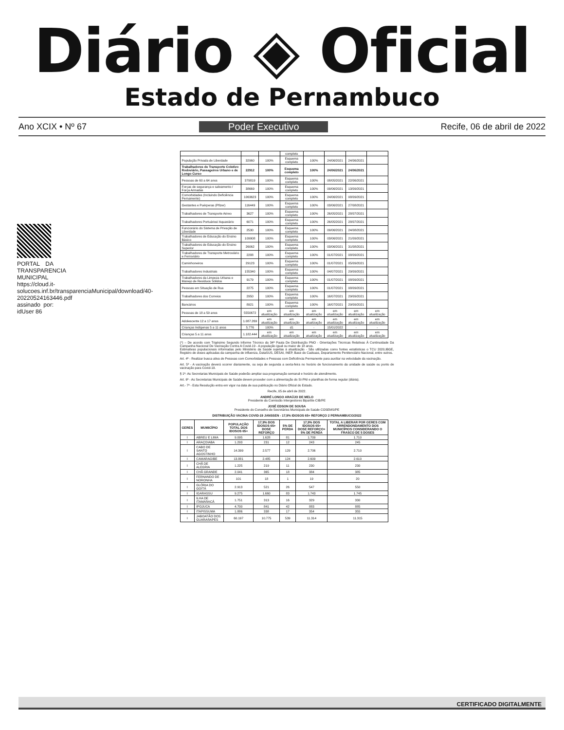Diário ◈ Oficial
Estado de Pernambuco
Ano XCIX • Nº 67 Poder Executivo Recife, 06 de abril de 2022
PORTAL DA TRANSPARENCIA MUNICIPAL https://cloud.it-solucoes.inf.br/transparenciaMunicipal/download/40-20220524163446.pdf assinado por: idUser 86
| | | | completo | | | | |
| População Privada de Liberdade | 32960 | 100% | Esquema completo | 100% | 24/06/2021 | 24/06/2021 | |
| Trabalhadores de Transporte Coletivo Rodoviário, Passageiros Urbano e de Longo Curso | 22912 | 100% | Esquema completo | 100% | 24/06/2021 | 24/06/2021 | |
| Pessoas de 60 a 64 anos | 379819 | 100% | Esquema completo | 100% | 08/05/2021 | 22/06/2021 | |
| Forças de segurança e salvamento / Força Armadas | 38669 | 100% | Esquema completo | 100% | 09/06/2021 | 13/09/2021 | |
| Comorbidades (Incluindo Deficiência Pernamente) | 1063623 | 100% | Esquema completo | 100% | 24/06/2021 | 08/09/2021 | |
| Gestantes e Puérperas (Pfizer) | 116449 | 100% | Esquema completo | 100% | 03/06/2021 | 27/08/2021 | |
| Trabalhadores de Transporte Aéreo | 3627 | 100% | Esquema completo | 100% | 26/05/2021 | 28/07/2021 | |
| Trabalhadores Portuários/ Aquaviário | 6071 | 100% | Esquema completo | 100% | 26/05/2021 | 28/07/2021 | |
| Funcionário do Sistema de Privação de Liberdade | 2530 | 100% | Esquema completo | 100% | 09/06/2021 | 24/08/2021 | |
| Trabalhadores de Educação do Ensino Básico | 109908 | 100% | Esquema completo | 100% | 03/06/2021 | 21/09/2021 | |
| Trabalhadores de Educação do Ensino Superior | 26062 | 100% | Esquema completo | 100% | 03/06/2021 | 31/08/2021 | |
| Trabalhadores de Transporte Metroviário e Ferroviário | 2288 | 100% | Esquema completo | 100% | 01/07/2021 | 08/09/2021 | |
| Caminhoneiros | 29123 | 100% | Esquema completo | 100% | 01/07/2021 | 05/09/2021 | |
| Trabalhadores Industriais | 155340 | 100% | Esquema completo | 100% | 04/07/2021 | 29/09/2021 | |
| Trabalhadores da Limpeza Urbana e Manejo de Resíduos Sólidos | 9179 | 100% | Esquema completo | 100% | 01/07/2021 | 08/09/2021 | |
| Pessoas em Situação de Rua | 2275 | 100% | Esquema completo | 100% | 01/07/2021 | 08/09/2021 | |
| Trabalhadores dos Correios | 2950 | 100% | Esquema completo | 100% | 16/07/2021 | 29/09/2021 | |
| Bancários | 8921 | 100% | Esquema completo | 100% | 16/07/2021 | 29/09/2021 | |
| Pessoas de 18 a 59 anos | 5550672 | em atualização | em atualização | em atualização | em atualização | em atualização | em atualização |
| Adolescente 12 a 17 anos | 1.087.269 | em atualização | em atualização | em atualização | em atualização | em atualização | em atualização |
| Crianças Indígenas 5 a 11 anos | 5.776 | 100% | d1 | - | 15/01/2022 | - | - |
| Crianças 5 a 11 anos | 1.182.444 | em atualização | em atualização | em atualização | em atualização | em atualização | em atualização |
(*) – De acordo com Trigésimo Segundo Informe Técnico da 34ª Pauta De Distribuição PNO - Orientações Técnicas Relativas À Continuidade Da Campanha Nacional De Vacinação Contra A Covid-19 - A população igual ou maior de 18 anos.
Estimativas populacionais informadas pelo Ministério da Saúde sujeitas à atualização - São utilizadas como fontes estatísticas o TCU 2020,IBGE, Registro de doses aplicadas da campanha de influenza, DataSUS, DESAI, INEP, Base do Cadsuas, Departamento Penitenciário Nacional, entre outros.
Art. 4º - Realizar busca ativa de Pessoas com Comorbidades e Pessoas com Deficiência Permanente para auxiliar na velocidade da vacinação.
Art. 5º - A vacinação deverá ocorrer diariamente, ou seja de segunda a sexta-feira no horário de funcionamento da unidade de saúde ou ponto de vacinação para Covid-19.
§ 1º- As Secretarias Municipais de Saúde poderão ampliar sua programação semanal e horário de atendimento.
Art. 6º - As Secretarias Municipais de Saúde devem proceder com a alimentação do SI-PNI e planilhas de forma regular (diária).
Art.- 7º - Esta Resolução entra em vigor na data de sua publicação no Diário Oficial do Estado.
Recife, 05 de abril de 2022.
ANDRÉ LONGO ARAÚJO DE MELO
Presidente da Comissão Intergestores Bipartite CIB/PE
JOSÉ EDSON DE SOUSA
Presidente do Conselho de Secretários Municipais de Saúde COSEMS/PE
DISTRIBUIÇÃO VACINA COVID-19 JANSSEN - 17,9% IDOSOS 65+ REFORÇO 2 PERNAMBUCO/2022
| GERES | MUMICÍPIO | POPULAÇÃO TOTAL DOS IDOSOS 65+ | 17,9% DOS IDOSOS 65+ DOSE REFORÇO | 5% DE PERDA | 17,9% DOS IDOSOS 65+ DOSE REFORÇO+ 5% DE PERDA | TOTAL A LIBERAR POR GERES COM ARRENDONDAMENTO DOS MUNICÍPIOS CONSIDERANDO O FRASCO DE 5 DOSES |
| --- | --- | --- | --- | --- | --- | --- |
| I | ABREU E LIMA | 9.095 | 1.628 | 81 | 1.709 | 1.710 |
| I | ARAÇOIABA | 1.293 | 231 | 12 | 243 | 245 |
| I | CABO DE SANTO AGOSTINHO | 14.399 | 2.577 | 129 | 2.706 | 2.710 |
| I | CAMARAGIBE | 13.881 | 2.485 | 124 | 2.609 | 2.610 |
| I | CHÃ DE ALEGRIA | 1.225 | 219 | 11 | 230 | 230 |
| I | CHÃ GRANDE | 2.041 | 365 | 18 | 384 | 385 |
| I | FERNANDO DE NORONHA | 101 | 18 | 1 | 19 | 20 |
| I | GLÓRIA DO GOITÁ | 2.913 | 521 | 26 | 547 | 550 |
| I | IGARASSU | 9.275 | 1.660 | 83 | 1.743 | 1.745 |
| I | ILHA DE ITAMARACÁ | 1.751 | 313 | 16 | 329 | 330 |
| I | IPOJUCA | 4.700 | 841 | 42 | 883 | 885 |
| I | ITAPISSUMA | 1.886 | 338 | 17 | 354 | 355 |
| I | JABOATÃO DOS GUARARAPES | 60.197 | 10.775 | 539 | 11.314 | 11.315 |
CERTIFICADO DIGITALMENTE